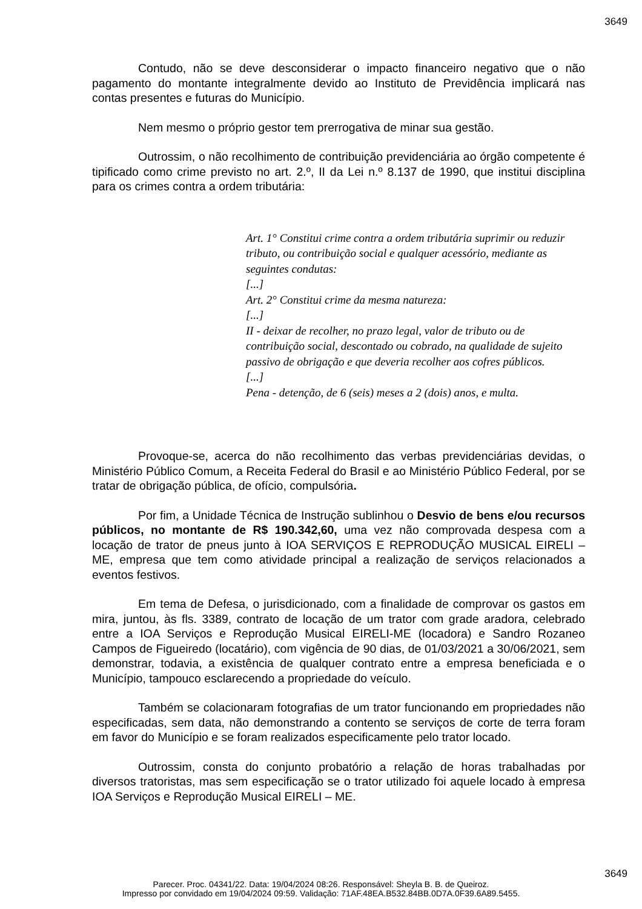3649
Contudo, não se deve desconsiderar o impacto financeiro negativo que o não pagamento do montante integralmente devido ao Instituto de Previdência implicará nas contas presentes e futuras do Município.
Nem mesmo o próprio gestor tem prerrogativa de minar sua gestão.
Outrossim, o não recolhimento de contribuição previdenciária ao órgão competente é tipificado como crime previsto no art. 2.º, II da Lei n.º 8.137 de 1990, que institui disciplina para os crimes contra a ordem tributária:
Art. 1° Constitui crime contra a ordem tributária suprimir ou reduzir tributo, ou contribuição social e qualquer acessório, mediante as seguintes condutas:
[...]
Art. 2° Constitui crime da mesma natureza:
[...]
II - deixar de recolher, no prazo legal, valor de tributo ou de contribuição social, descontado ou cobrado, na qualidade de sujeito passivo de obrigação e que deveria recolher aos cofres públicos.
[...]
Pena - detenção, de 6 (seis) meses a 2 (dois) anos, e multa.
Provoque-se, acerca do não recolhimento das verbas previdenciárias devidas, o Ministério Público Comum, a Receita Federal do Brasil e ao Ministério Público Federal, por se tratar de obrigação pública, de ofício, compulsória.
Por fim, a Unidade Técnica de Instrução sublinhou o Desvio de bens e/ou recursos públicos, no montante de R$ 190.342,60, uma vez não comprovada despesa com a locação de trator de pneus junto à IOA SERVIÇOS E REPRODUÇÃO MUSICAL EIRELI – ME, empresa que tem como atividade principal a realização de serviços relacionados a eventos festivos.
Em tema de Defesa, o jurisdicionado, com a finalidade de comprovar os gastos em mira, juntou, às fls. 3389, contrato de locação de um trator com grade aradora, celebrado entre a IOA Serviços e Reprodução Musical EIRELI-ME (locadora) e Sandro Rozaneo Campos de Figueiredo (locatário), com vigência de 90 dias, de 01/03/2021 a 30/06/2021, sem demonstrar, todavia, a existência de qualquer contrato entre a empresa beneficiada e o Município, tampouco esclarecendo a propriedade do veículo.
Também se colacionaram fotografias de um trator funcionando em propriedades não especificadas, sem data, não demonstrando a contento se serviços de corte de terra foram em favor do Município e se foram realizados especificamente pelo trator locado.
Outrossim, consta do conjunto probatório a relação de horas trabalhadas por diversos tratoristas, mas sem especificação se o trator utilizado foi aquele locado à empresa IOA Serviços e Reprodução Musical EIRELI – ME.
3649
Parecer. Proc. 04341/22. Data: 19/04/2024 08:26. Responsável: Sheyla B. B. de Queiroz.
Impresso por convidado em 19/04/2024 09:59. Validação: 71AF.48EA.B532.84BB.0D7A.0F39.6A89.5455.